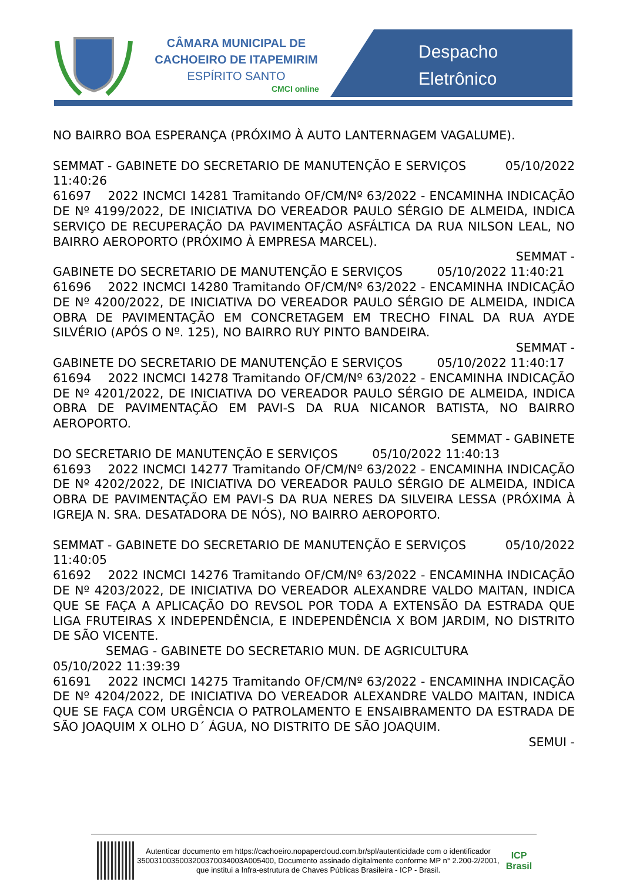CÂMARA MUNICIPAL DE CACHOEIRO DE ITAPEMIRIM
ESPÍRITO SANTO
CMCI online
Despacho
Eletrônico
NO BAIRRO BOA ESPERANÇA (PRÓXIMO À AUTO LANTERNAGEM VAGALUME).
SEMMAT - GABINETE DO SECRETARIO DE MANUTENÇÃO E SERVIÇOS 05/10/2022 11:40:26
61697 2022 INCMCI 14281 Tramitando OF/CM/Nº 63/2022 - ENCAMINHA INDICAÇÃO DE Nº 4199/2022, DE INICIATIVA DO VEREADOR PAULO SÉRGIO DE ALMEIDA, INDICA SERVIÇO DE RECUPERAÇÃO DA PAVIMENTAÇÃO ASFÁLTICA DA RUA NILSON LEAL, NO BAIRRO AEROPORTO (PRÓXIMO À EMPRESA MARCEL).
SEMMAT -
GABINETE DO SECRETARIO DE MANUTENÇÃO E SERVIÇOS 05/10/2022 11:40:21
61696 2022 INCMCI 14280 Tramitando OF/CM/Nº 63/2022 - ENCAMINHA INDICAÇÃO DE Nº 4200/2022, DE INICIATIVA DO VEREADOR PAULO SÉRGIO DE ALMEIDA, INDICA OBRA DE PAVIMENTAÇÃO EM CONCRETAGEM EM TRECHO FINAL DA RUA AYDE SILVÉRIO (APÓS O Nº. 125), NO BAIRRO RUY PINTO BANDEIRA.
SEMMAT -
GABINETE DO SECRETARIO DE MANUTENÇÃO E SERVIÇOS 05/10/2022 11:40:17
61694 2022 INCMCI 14278 Tramitando OF/CM/Nº 63/2022 - ENCAMINHA INDICAÇÃO DE Nº 4201/2022, DE INICIATIVA DO VEREADOR PAULO SÉRGIO DE ALMEIDA, INDICA OBRA DE PAVIMENTAÇÃO EM PAVI-S DA RUA NICANOR BATISTA, NO BAIRRO AEROPORTO.
SEMMAT - GABINETE
DO SECRETARIO DE MANUTENÇÃO E SERVIÇOS 05/10/2022 11:40:13
61693 2022 INCMCI 14277 Tramitando OF/CM/Nº 63/2022 - ENCAMINHA INDICAÇÃO DE Nº 4202/2022, DE INICIATIVA DO VEREADOR PAULO SÉRGIO DE ALMEIDA, INDICA OBRA DE PAVIMENTAÇÃO EM PAVI-S DA RUA NERES DA SILVEIRA LESSA (PRÓXIMA À IGREJA N. SRA. DESATADORA DE NÓS), NO BAIRRO AEROPORTO.
SEMMAT - GABINETE DO SECRETARIO DE MANUTENÇÃO E SERVIÇOS 05/10/2022 11:40:05
61692 2022 INCMCI 14276 Tramitando OF/CM/Nº 63/2022 - ENCAMINHA INDICAÇÃO DE Nº 4203/2022, DE INICIATIVA DO VEREADOR ALEXANDRE VALDO MAITAN, INDICA QUE SE FAÇA A APLICAÇÃO DO REVSOL POR TODA A EXTENSÃO DA ESTRADA QUE LIGA FRUTEIRAS X INDEPENDÊNCIA, E INDEPENDÊNCIA X BOM JARDIM, NO DISTRITO DE SÃO VICENTE.
SEMAG - GABINETE DO SECRETARIO MUN. DE AGRICULTURA
05/10/2022 11:39:39
61691 2022 INCMCI 14275 Tramitando OF/CM/Nº 63/2022 - ENCAMINHA INDICAÇÃO DE Nº 4204/2022, DE INICIATIVA DO VEREADOR ALEXANDRE VALDO MAITAN, INDICA QUE SE FAÇA COM URGÊNCIA O PATROLAMENTO E ENSAIBRAMENTO DA ESTRADA DE SÃO JOAQUIM X OLHO D´ ÁGUA, NO DISTRITO DE SÃO JOAQUIM.
SEMUI -
Autenticar documento em https://cachoeiro.nopapercloud.com.br/spl/autenticidade com o identificador 3500310035003200370034003A005400, Documento assinado digitalmente conforme MP n° 2.200-2/2001, que institui a Infra-estrutura de Chaves Públicas Brasileira - ICP - Brasil.
ICP
Brasil